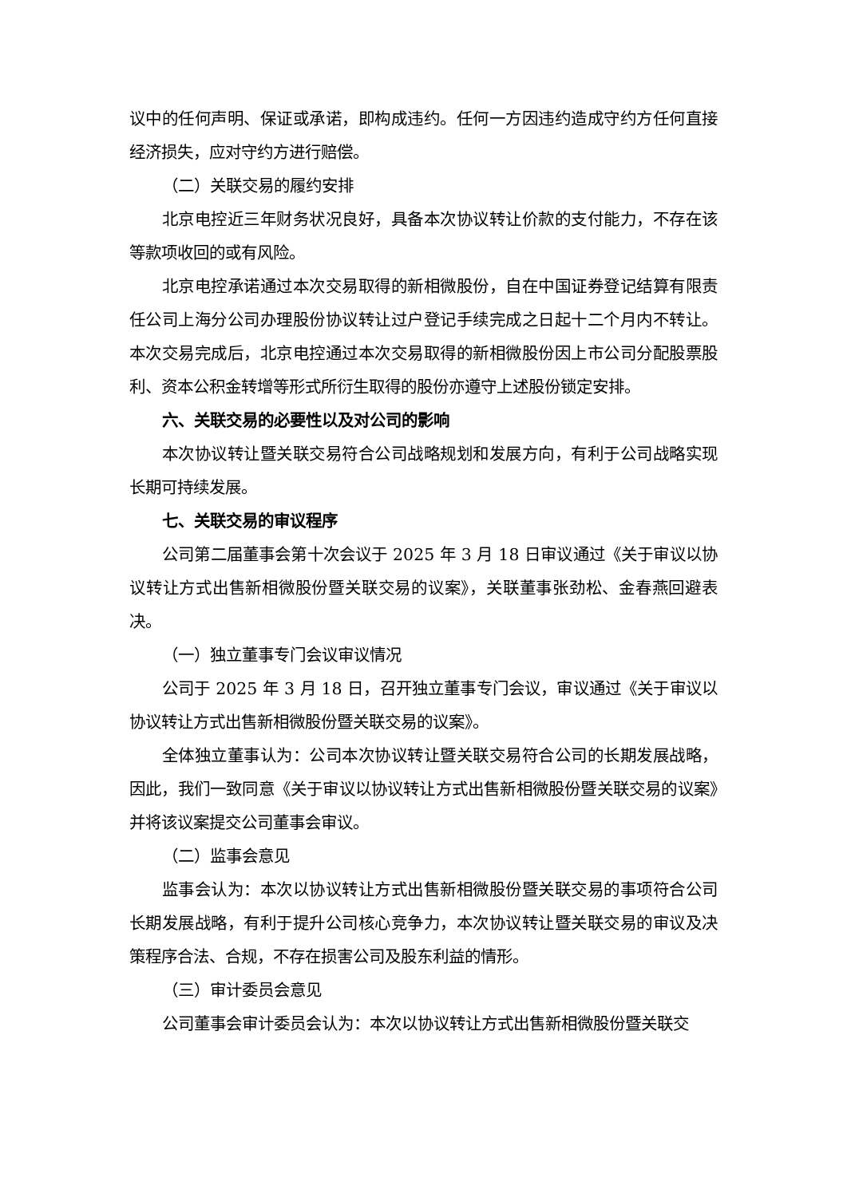议中的任何声明、保证或承诺，即构成违约。任何一方因违约造成守约方任何直接经济损失，应对守约方进行赔偿。
（二）关联交易的履约安排
北京电控近三年财务状况良好，具备本次协议转让价款的支付能力，不存在该等款项收回的或有风险。
北京电控承诺通过本次交易取得的新相微股份，自在中国证券登记结算有限责任公司上海分公司办理股份协议转让过户登记手续完成之日起十二个月内不转让。本次交易完成后，北京电控通过本次交易取得的新相微股份因上市公司分配股票股利、资本公积金转增等形式所衍生取得的股份亦遵守上述股份锁定安排。
六、关联交易的必要性以及对公司的影响
本次协议转让暨关联交易符合公司战略规划和发展方向，有利于公司战略实现长期可持续发展。
七、关联交易的审议程序
公司第二届董事会第十次会议于 2025 年 3 月 18 日审议通过《关于审议以协议转让方式出售新相微股份暨关联交易的议案》，关联董事张劲松、金春燕回避表决。
（一）独立董事专门会议审议情况
公司于 2025 年 3 月 18 日，召开独立董事专门会议，审议通过《关于审议以协议转让方式出售新相微股份暨关联交易的议案》。
全体独立董事认为：公司本次协议转让暨关联交易符合公司的长期发展战略，因此，我们一致同意《关于审议以协议转让方式出售新相微股份暨关联交易的议案》并将该议案提交公司董事会审议。
（二）监事会意见
监事会认为：本次以协议转让方式出售新相微股份暨关联交易的事项符合公司长期发展战略，有利于提升公司核心竞争力，本次协议转让暨关联交易的审议及决策程序合法、合规，不存在损害公司及股东利益的情形。
（三）审计委员会意见
公司董事会审计委员会认为：本次以协议转让方式出售新相微股份暨关联交